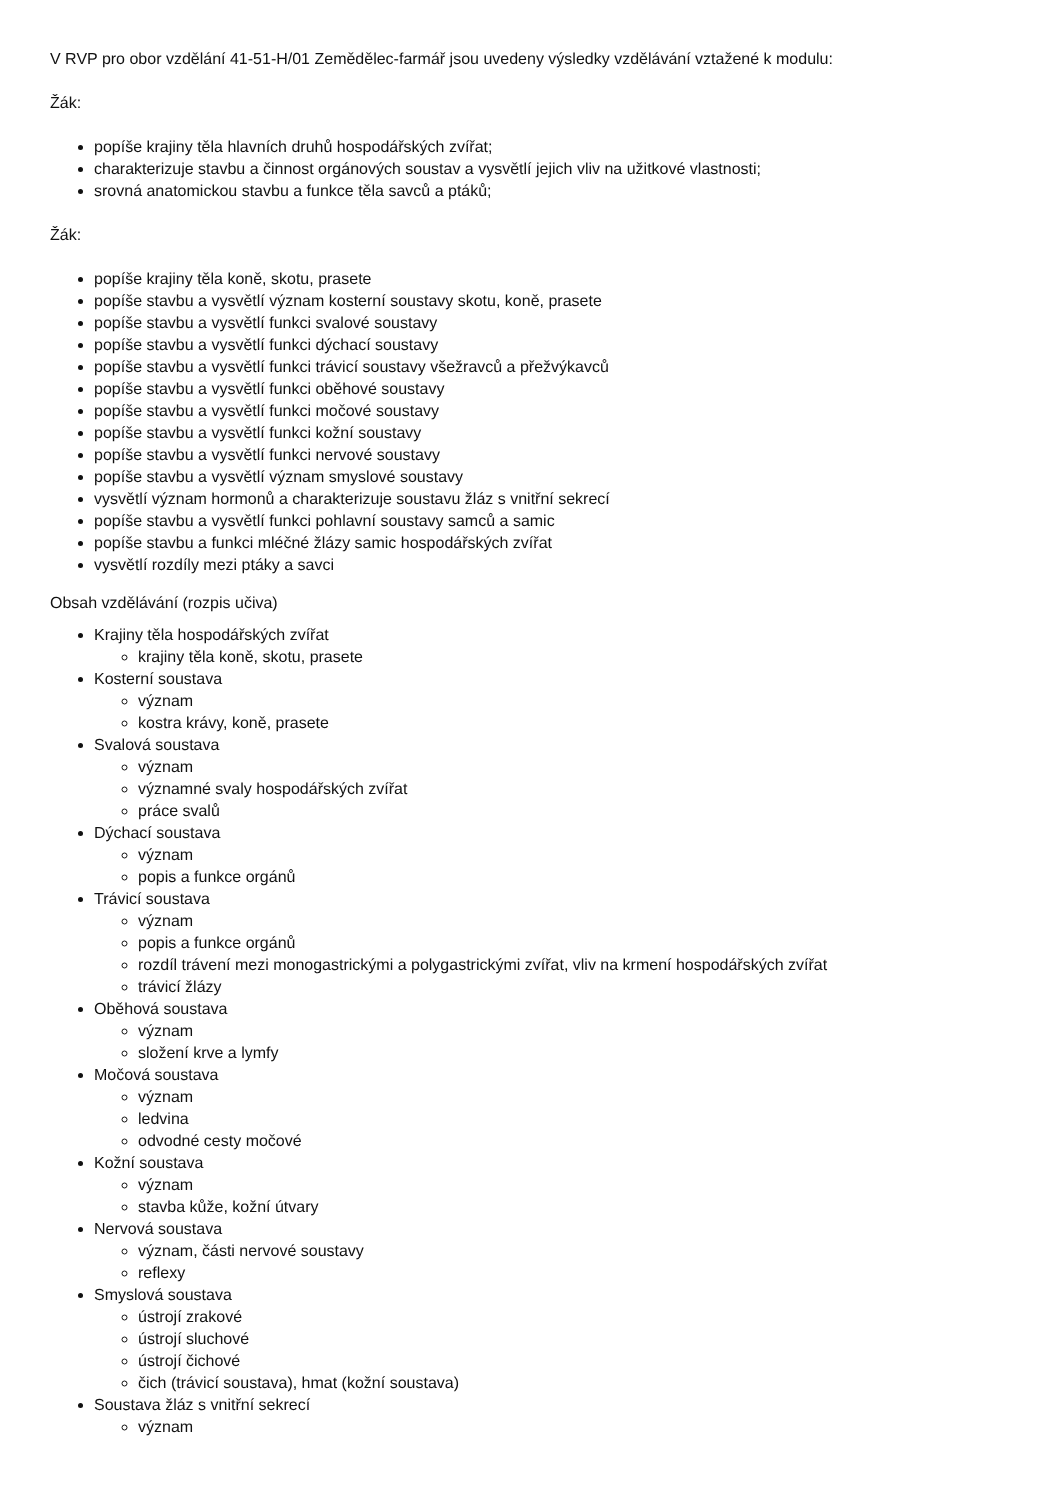V RVP pro obor vzdělání 41-51-H/01 Zemědělec-farmář jsou uvedeny výsledky vzdělávání vztažené k modulu:
Žák:
popíše krajiny těla hlavních druhů hospodářských zvířat;
charakterizuje stavbu a činnost orgánových soustav a vysvětlí jejich vliv na užitkové vlastnosti;
srovná anatomickou stavbu a funkce těla savců a ptáků;
Žák:
popíše krajiny těla koně, skotu, prasete
popíše stavbu a vysvětlí význam kosterní soustavy skotu, koně, prasete
popíše stavbu a vysvětlí funkci svalové soustavy
popíše stavbu a vysvětlí funkci dýchací soustavy
popíše stavbu a vysvětlí funkci trávicí soustavy všežravců a přežvýkavců
popíše stavbu a vysvětlí funkci oběhové soustavy
popíše stavbu a vysvětlí funkci močové soustavy
popíše stavbu a vysvětlí funkci kožní soustavy
popíše stavbu a vysvětlí funkci nervové soustavy
popíše stavbu a vysvětlí význam smyslové soustavy
vysvětlí význam hormonů a charakterizuje soustavu žláz s vnitřní sekrecí
popíše stavbu a vysvětlí funkci pohlavní soustavy samců a samic
popíše stavbu a funkci mléčné žlázy samic hospodářských zvířat
vysvětlí rozdíly mezi ptáky a savci
Obsah vzdělávání (rozpis učiva)
Krajiny těla hospodářských zvířat
krajiny těla koně, skotu, prasete
Kosterní soustava
význam
kostra krávy, koně, prasete
Svalová soustava
význam
významné svaly hospodářských zvířat
práce svalů
Dýchací soustava
význam
popis a funkce orgánů
Trávicí soustava
význam
popis a funkce orgánů
rozdíl trávení mezi monogastrickými a polygastrickými zvířat, vliv na krmení hospodářských zvířat
trávicí žlázy
Oběhová soustava
význam
složení krve a lymfy
Močová soustava
význam
ledvina
odvodné cesty močové
Kožní soustava
význam
stavba kůže, kožní útvary
Nervová soustava
význam, části nervové soustavy
reflexy
Smyslová soustava
ústrojí zrakové
ústrojí sluchové
ústrojí čichové
čich (trávicí soustava), hmat (kožní soustava)
Soustava žláz s vnitřní sekrecí
význam